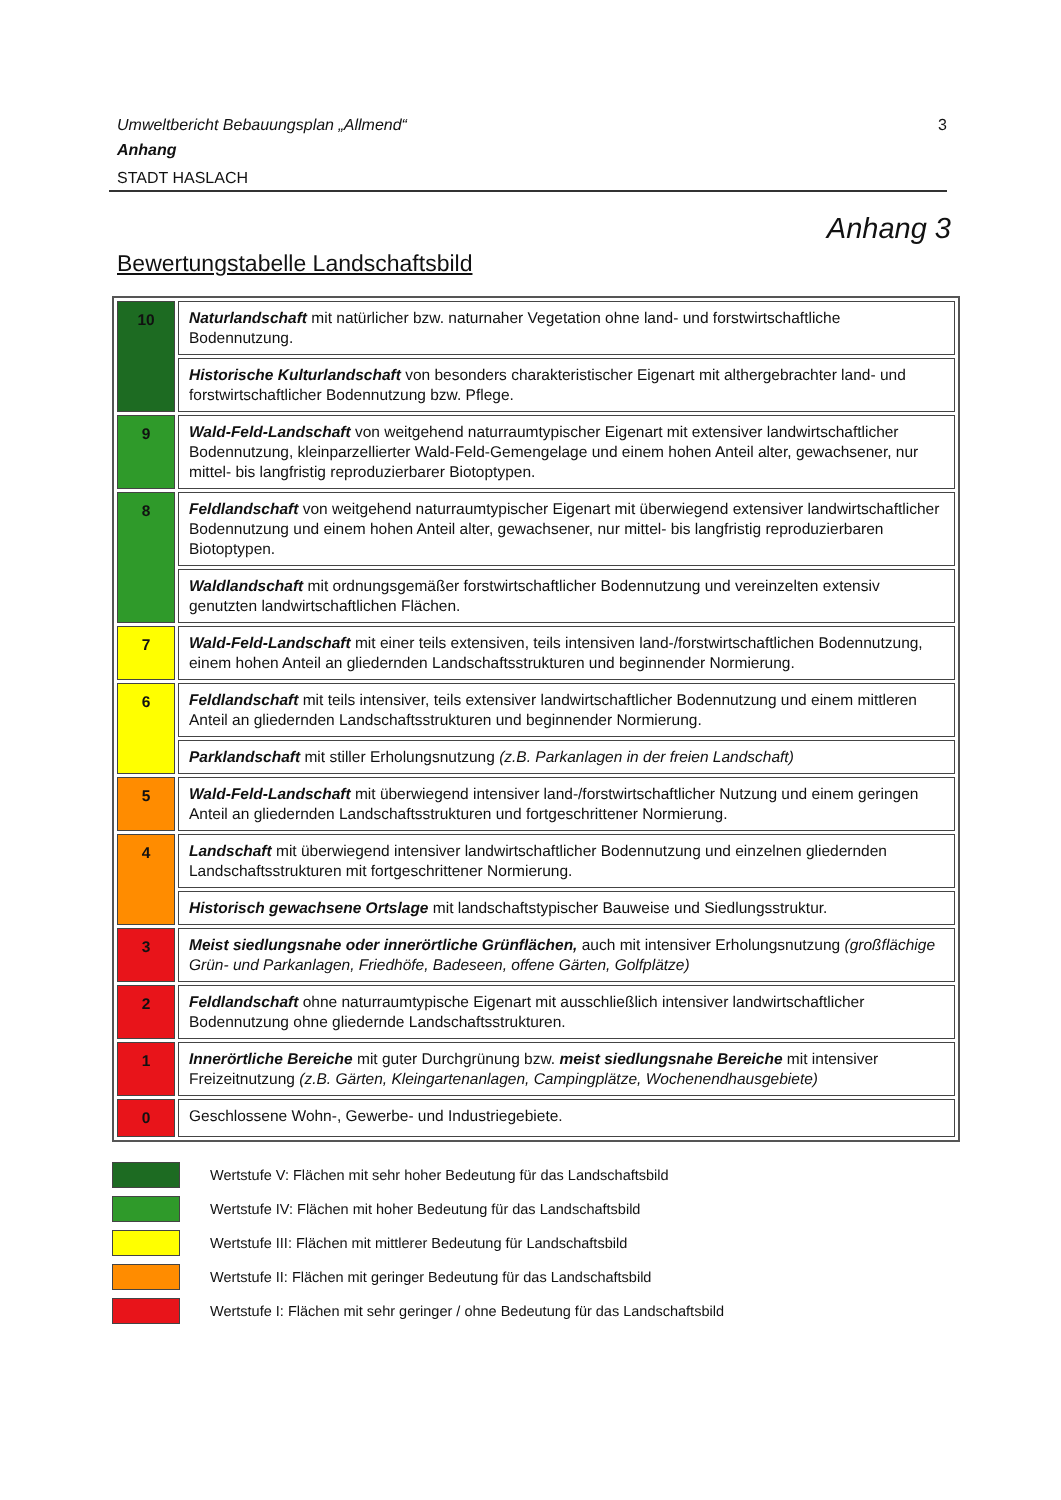3 Umweltbericht Bebauungsplan „Allmend“
Anhang
STADT HASLACH
Anhang 3
Bewertungstabelle Landschaftsbild
| 10 | Naturlandschaft mit natürlicher bzw. naturnaher Vegetation ohne land- und forstwirtschaftliche Bodennutzung. |
| | Historische Kulturlandschaft von besonders charakteristischer Eigenart mit althergebrachter land- und forstwirtschaftlicher Bodennutzung bzw. Pflege. |
| 9 | Wald-Feld-Landschaft von weitgehend naturraumtypischer Eigenart mit extensiver landwirtschaftlicher Bodennutzung, kleinparzellierter Wald-Feld-Gemengelage und einem hohen Anteil alter, gewachsener, nur mittel- bis langfristig reproduzierbarer Biotoptypen. |
| 8 | Feldlandschaft von weitgehend naturraumtypischer Eigenart mit überwiegend extensiver landwirtschaftlicher Bodennutzung und einem hohen Anteil alter, gewachsener, nur mittel- bis langfristig reproduzierbaren Biotoptypen. |
| | Waldlandschaft mit ordnungsgemäßer forstwirtschaftlicher Bodennutzung und vereinzelten extensiv genutzten landwirtschaftlichen Flächen. |
| 7 | Wald-Feld-Landschaft mit einer teils extensiven, teils intensiven land-/forstwirtschaftlichen Bodennutzung, einem hohen Anteil an gliedernden Landschaftsstrukturen und beginnender Normierung. |
| 6 | Feldlandschaft mit teils intensiver, teils extensiver landwirtschaftlicher Bodennutzung und einem mittleren Anteil an gliedernden Landschaftsstrukturen und beginnender Normierung. |
| | Parklandschaft mit stiller Erholungsnutzung (z.B. Parkanlagen in der freien Landschaft) |
| 5 | Wald-Feld-Landschaft mit überwiegend intensiver land-/forstwirtschaftlicher Nutzung und einem geringen Anteil an gliedernden Landschaftsstrukturen und fortgeschrittener Normierung. |
| 4 | Landschaft mit überwiegend intensiver landwirtschaftlicher Bodennutzung und einzelnen gliedernden Landschaftsstrukturen mit fortgeschrittener Normierung. |
| | Historisch gewachsene Ortslage mit landschaftstypischer Bauweise und Siedlungsstruktur. |
| 3 | Meist siedlungsnahe oder innerörtliche Grünflächen, auch mit intensiver Erholungsnutzung (großflächige Grün- und Parkanlagen, Friedhöfe, Badeseen, offene Gärten, Golfplätze) |
| 2 | Feldlandschaft ohne naturraumtypische Eigenart mit ausschließlich intensiver landwirtschaftlicher Bodennutzung ohne gliedernde Landschaftsstrukturen. |
| 1 | Innerörtliche Bereiche mit guter Durchgrünung bzw. meist siedlungsnahe Bereiche mit intensiver Freizeitnutzung (z.B. Gärten, Kleingartenanlagen, Campingplätze, Wochenendhausgebiete) |
| 0 | Geschlossene Wohn-, Gewerbe- und Industriegebiete. |
Wertstufe V: Flächen mit sehr hoher Bedeutung für das Landschaftsbild
Wertstufe IV: Flächen mit hoher Bedeutung für das Landschaftsbild
Wertstufe III: Flächen mit mittlerer Bedeutung für Landschaftsbild
Wertstufe II: Flächen mit geringer Bedeutung für das Landschaftsbild
Wertstufe I: Flächen mit sehr geringer / ohne Bedeutung für das Landschaftsbild